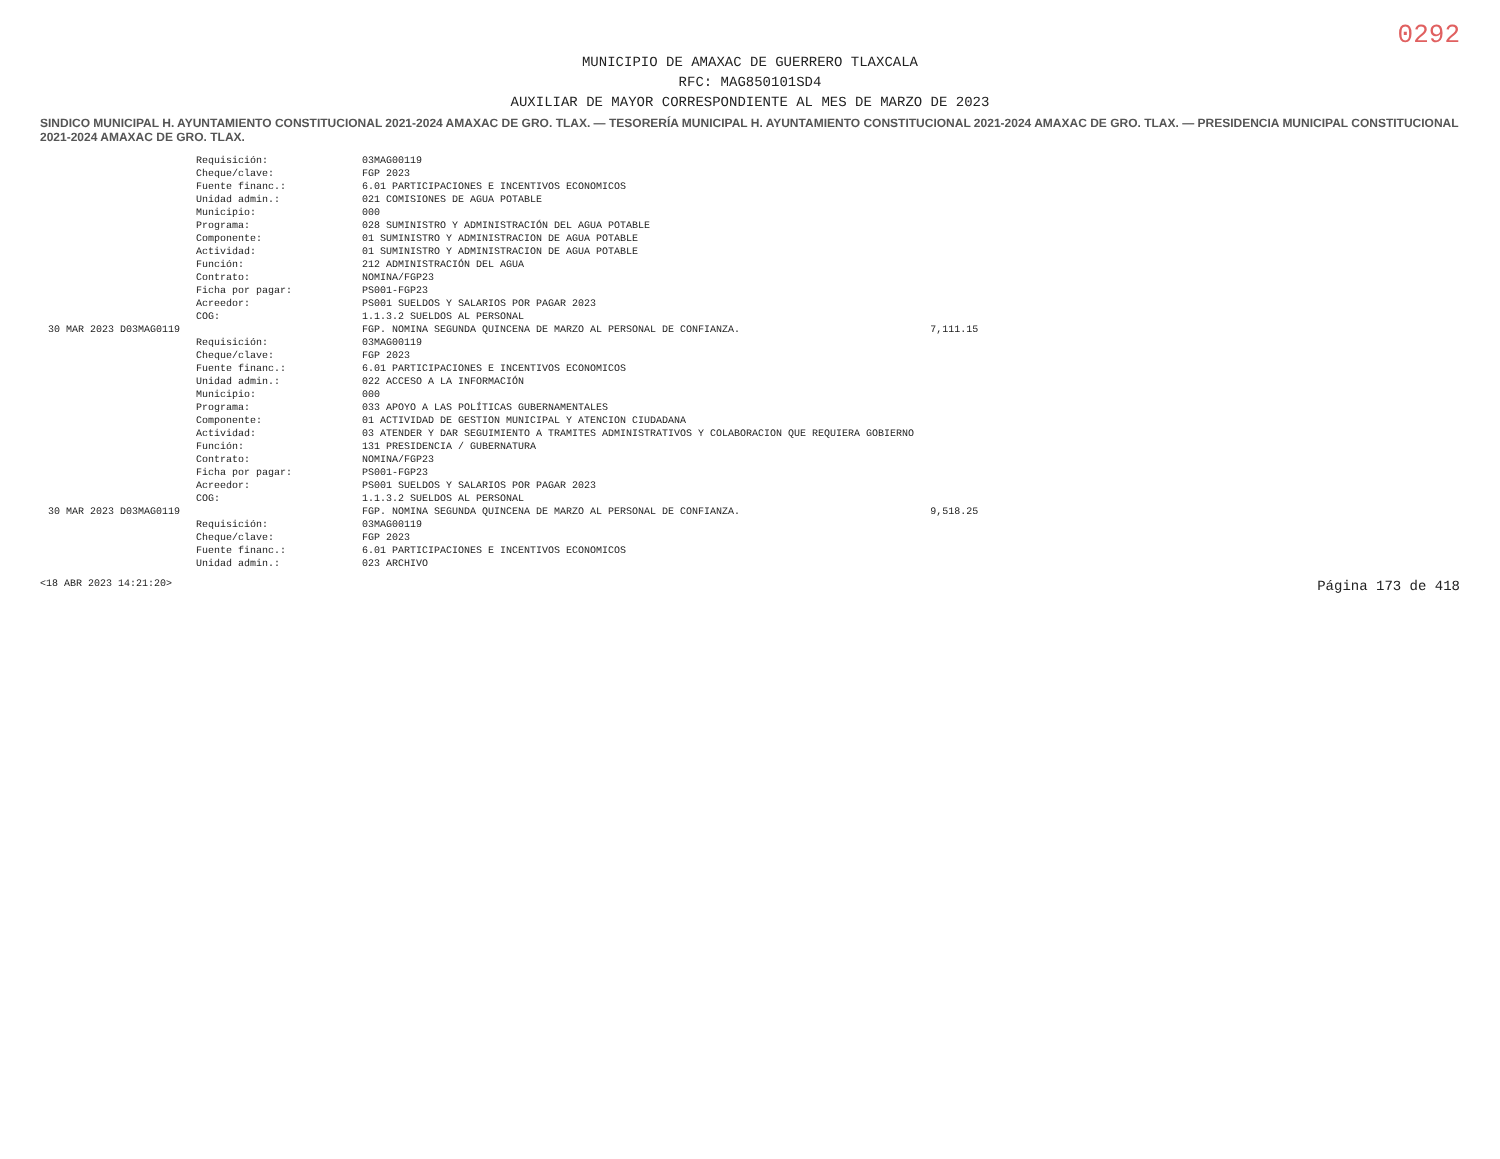0292
MUNICIPIO DE AMAXAC DE GUERRERO TLAXCALA
RFC: MAG850101SD4
AUXILIAR DE MAYOR CORRESPONDIENTE AL MES DE MARZO DE 2023
SINDICO MUNICIPAL H. AYUNTAMIENTO CONSTITUCIONAL 2021-2024 AMAXAC DE GRO. TLAX. — TESORERÍA MUNICIPAL H. AYUNTAMIENTO CONSTITUCIONAL 2021-2024 AMAXAC DE GRO. TLAX. — PRESIDENCIA MUNICIPAL CONSTITUCIONAL 2021-2024 AMAXAC DE GRO. TLAX.
| | Requisición: | 03MAG00119 | |
| | Cheque/clave: | FGP 2023 | |
| | Fuente financ.: | 6.01 PARTICIPACIONES E INCENTIVOS ECONOMICOS | |
| | Unidad admin.: | 021 COMISIONES DE AGUA POTABLE | |
| | Municipio: | 000 | |
| | Programa: | 028 SUMINISTRO Y ADMINISTRACIÓN DEL AGUA POTABLE | |
| | Componente: | 01 SUMINISTRO Y ADMINISTRACION DE AGUA POTABLE | |
| | Actividad: | 01 SUMINISTRO Y ADMINISTRACION DE AGUA POTABLE | |
| | Función: | 212 ADMINISTRACIÓN DEL AGUA | |
| | Contrato: | NOMINA/FGP23 | |
| | Ficha por pagar: | PS001-FGP23 | |
| | Acreedor: | PS001 SUELDOS Y SALARIOS POR PAGAR 2023 | |
| | COG: | 1.1.3.2 SUELDOS AL PERSONAL | |
| 30 MAR 2023 D03MAG0119 | | FGP. NOMINA SEGUNDA QUINCENA DE MARZO AL PERSONAL DE CONFIANZA. | 7,111.15 |
| | Requisición: | 03MAG00119 | |
| | Cheque/clave: | FGP 2023 | |
| | Fuente financ.: | 6.01 PARTICIPACIONES E INCENTIVOS ECONOMICOS | |
| | Unidad admin.: | 022 ACCESO A LA INFORMACIÓN | |
| | Municipio: | 000 | |
| | Programa: | 033 APOYO A LAS POLÍTICAS GUBERNAMENTALES | |
| | Componente: | 01 ACTIVIDAD DE GESTION MUNICIPAL Y ATENCION CIUDADANA | |
| | Actividad: | 03 ATENDER Y DAR SEGUIMIENTO A TRAMITES ADMINISTRATIVOS Y COLABORACION QUE REQUIERA GOBIERNO | |
| | Función: | 131 PRESIDENCIA / GUBERNATURA | |
| | Contrato: | NOMINA/FGP23 | |
| | Ficha por pagar: | PS001-FGP23 | |
| | Acreedor: | PS001 SUELDOS Y SALARIOS POR PAGAR 2023 | |
| | COG: | 1.1.3.2 SUELDOS AL PERSONAL | |
| 30 MAR 2023 D03MAG0119 | | FGP. NOMINA SEGUNDA QUINCENA DE MARZO AL PERSONAL DE CONFIANZA. | 9,518.25 |
| | Requisición: | 03MAG00119 | |
| | Cheque/clave: | FGP 2023 | |
| | Fuente financ.: | 6.01 PARTICIPACIONES E INCENTIVOS ECONOMICOS | |
| | Unidad admin.: | 023 ARCHIVO | |
<18 ABR 2023 14:21:20> Página 173 de 418